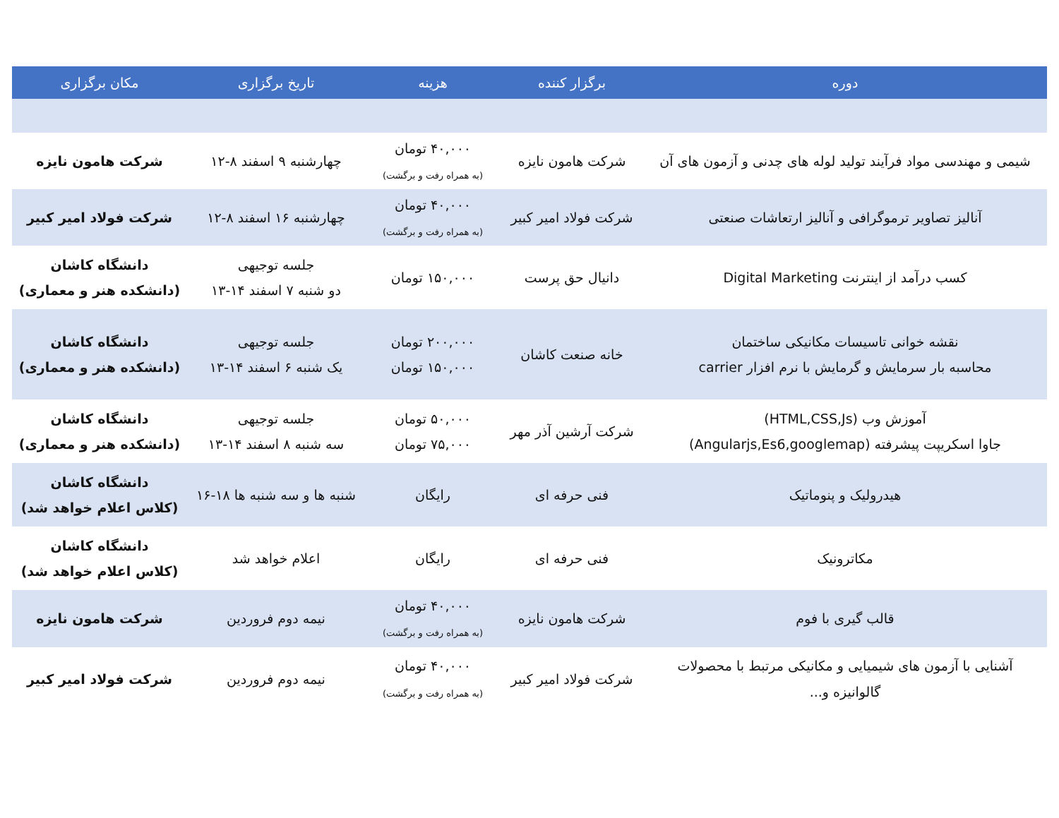| دوره | برگزار کننده | هزینه | تاریخ برگزاری | مکان برگزاری |
| --- | --- | --- | --- | --- |
| شیمی و مهندسی مواد فرآیند تولید لوله های چدنی و آزمون های آن | شرکت هامون نایزه | ۴۰,۰۰۰ تومان (به همراه رفت و برگشت) | چهارشنبه ۹ اسفند ۸-۱۲ | شرکت هامون نایزه |
| آنالیز تصاویر ترموگرافی و آنالیز ارتعاشات صنعتی | شرکت فولاد امیر کبیر | ۴۰,۰۰۰ تومان (به همراه رفت و برگشت) | چهارشنبه ۱۶ اسفند ۸-۱۲ | شرکت فولاد امیر کبیر |
| کسب درآمد از اینترنت Digital Marketing | دانیال حق پرست | ۱۵۰,۰۰۰ تومان | جلسه توجیهی دو شنبه ۷ اسفند ۱۴-۱۳ | دانشگاه کاشان (دانشکده هنر و معماری) |
| نقشه خوانی تاسیسات مکانیکی ساختمان محاسبه بار سرمایش و گرمایش با نرم افزار carrier | خانه صنعت کاشان | ۲۰۰,۰۰۰ تومان ۱۵۰,۰۰۰ تومان | جلسه توجیهی یک شنبه ۶ اسفند ۱۴-۱۳ | دانشگاه کاشان (دانشکده هنر و معماری) |
| آموزش وب (HTML,CSS,Js) جاوا اسکریپت پیشرفته (Angularjs,Es6,googlemap) | شرکت آرشین آذر مهر | ۵۰,۰۰۰ تومان ۷۵,۰۰۰ تومان | جلسه توجیهی سه شنبه ۸ اسفند ۱۴-۱۳ | دانشگاه کاشان (دانشکده هنر و معماری) |
| هیدرولیک و پنوماتیک | فنی حرفه ای | رایگان | شنبه ها و سه شنبه ها ۱۸-۱۶ | دانشگاه کاشان (کلاس اعلام خواهد شد) |
| مکاترونیک | فنی حرفه ای | رایگان | اعلام خواهد شد | دانشگاه کاشان (کلاس اعلام خواهد شد) |
| قالب گیری با فوم | شرکت هامون نایزه | ۴۰,۰۰۰ تومان (به همراه رفت و برگشت) | نیمه دوم فروردین | شرکت هامون نایزه |
| آشنایی با آزمون های شیمیایی و مکانیکی مرتبط با محصولات گالوانیزه و... | شرکت فولاد امیر کبیر | ۴۰,۰۰۰ تومان (به همراه رفت و برگشت) | نیمه دوم فروردین | شرکت فولاد امیر کبیر |